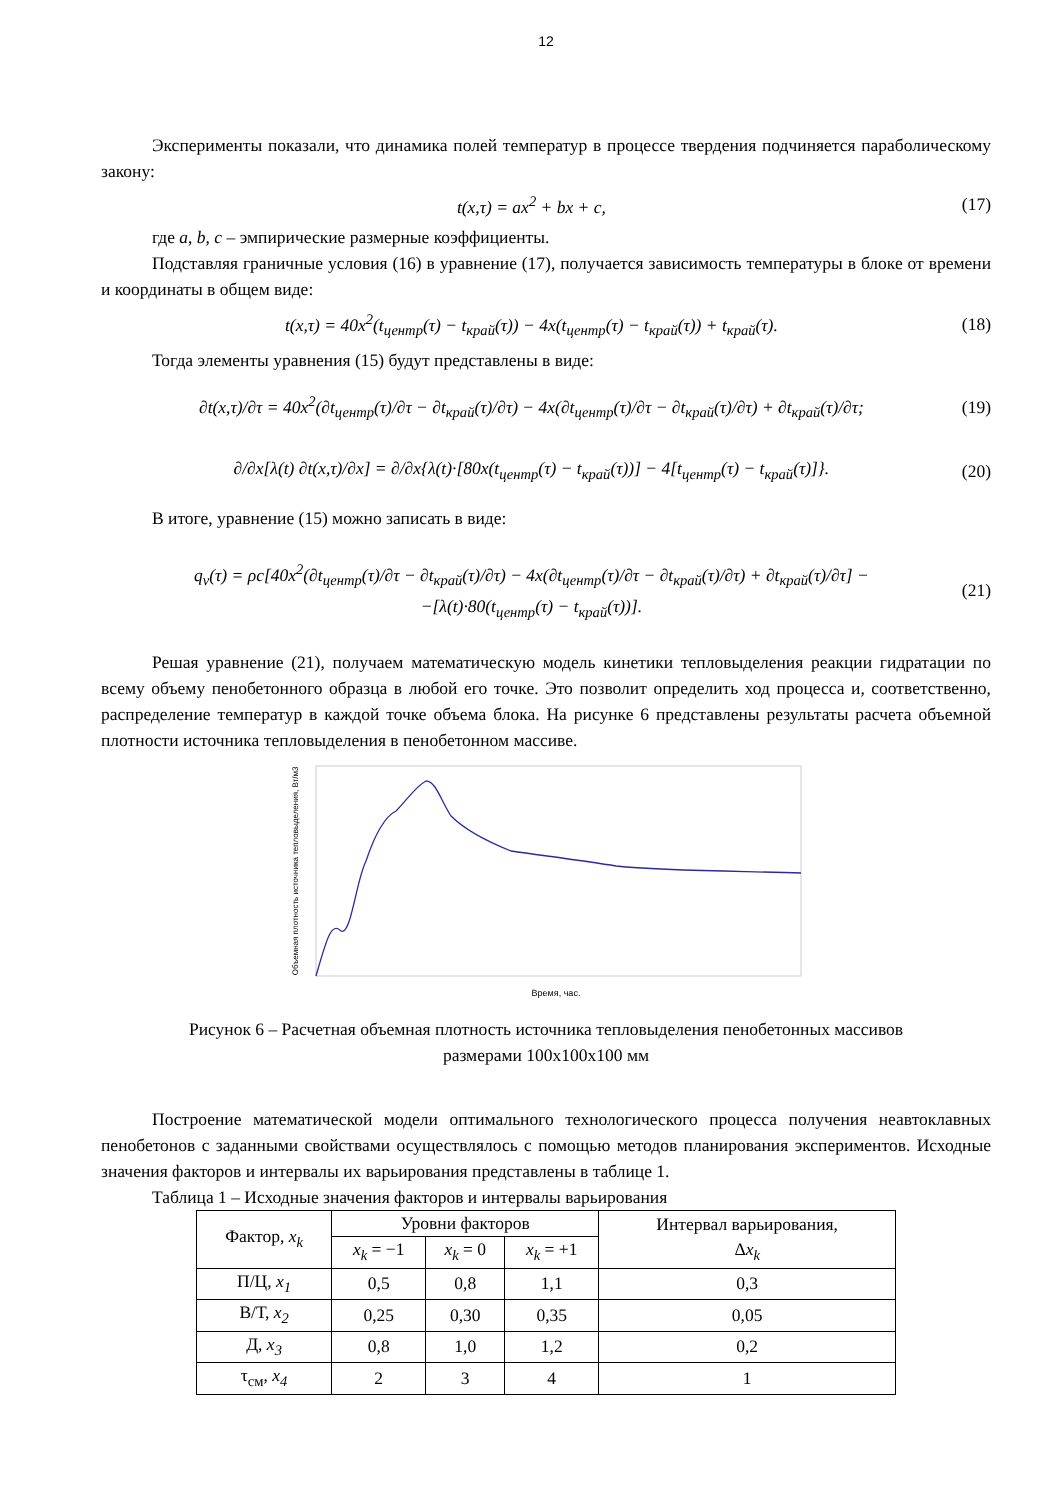12
Эксперименты показали, что динамика полей температур в процессе твердения подчиняется параболическому закону:
t(x,τ) = ax<sup>2</sup> + bx + c, (17)
где a, b, c – эмпирические размерные коэффициенты.
Подставляя граничные условия (16) в уравнение (17), получается зависимость температуры в блоке от времени и координаты в общем виде:
t(x,τ) = 40x<sup>2</sup>(t<sub>центр</sub>(τ) − t<sub>край</sub>(τ)) − 4x(t<sub>центр</sub>(τ) − t<sub>край</sub>(τ)) + t<sub>край</sub>(τ). (18)
Тогда элементы уравнения (15) будут представлены в виде:
∂t(x,τ)/∂τ = 40x<sup>2</sup>(∂t<sub>центр</sub>(τ)/∂τ − ∂t<sub>край</sub>(τ)/∂τ) − 4x(∂t<sub>центр</sub>(τ)/∂τ − ∂t<sub>край</sub>(τ)/∂τ) + ∂t<sub>край</sub>(τ)/∂τ; (19)
∂/∂x[λ(t) ∂t(x,τ)/∂x] = ∂/∂x{λ(t)·[80x(t<sub>центр</sub>(τ) − t<sub>край</sub>(τ))] − 4[t<sub>центр</sub>(τ) − t<sub>край</sub>(τ)]}. (20)
В итоге, уравнение (15) можно записать в виде:
q<sub>v</sub>(τ) = ρc[40x<sup>2</sup>(∂t<sub>центр</sub>(τ)/∂τ − ∂t<sub>край</sub>(τ)/∂τ) − 4x(∂t<sub>центр</sub>(τ)/∂τ − ∂t<sub>край</sub>(τ)/∂τ) + ∂t<sub>край</sub>(τ)/∂τ] −
−[λ(t)·80(t<sub>центр</sub>(τ) − t<sub>край</sub>(τ))]. (21)
Решая уравнение (21), получаем математическую модель кинетики тепловыделения реакции гидратации по всему объему пенобетонного образца в любой его точке. Это позволит определить ход процесса и, соответственно, распределение температур в каждой точке объема блока. На рисунке 6 представлены результаты расчета объемной плотности источника тепловыделения в пенобетонном массиве.
Объемная плотность источника тепловыделения, Вт/м3
Время, час.
Рисунок 6 – Расчетная объемная плотность источника тепловыделения пенобетонных массивов
размерами 100х100х100 мм
Построение математической модели оптимального технологического процесса получения неавтоклавных пенобетонов с заданными свойствами осуществлялось с помощью методов планирования экспериментов. Исходные значения факторов и интервалы их варьирования представлены в таблице 1.
Таблица 1 – Исходные значения факторов и интервалы варьирования
| Фактор, x<sub>k</sub> | Уровни факторов | | | Интервал варьирования, Δ x<sub>k</sub> |
| --- | --- | --- | --- | --- |
| | x<sub>k</sub> = −1 | x<sub>k</sub> = 0 | x<sub>k</sub> = +1 | |
| П/Ц, x<sub>1</sub> | 0,5 | 0,8 | 1,1 | 0,3 |
| В/Т, x<sub>2</sub> | 0,25 | 0,30 | 0,35 | 0,05 |
| Д, x<sub>3</sub> | 0,8 | 1,0 | 1,2 | 0,2 |
| τ<sub>см</sub>, x<sub>4</sub> | 2 | 3 | 4 | 1 |